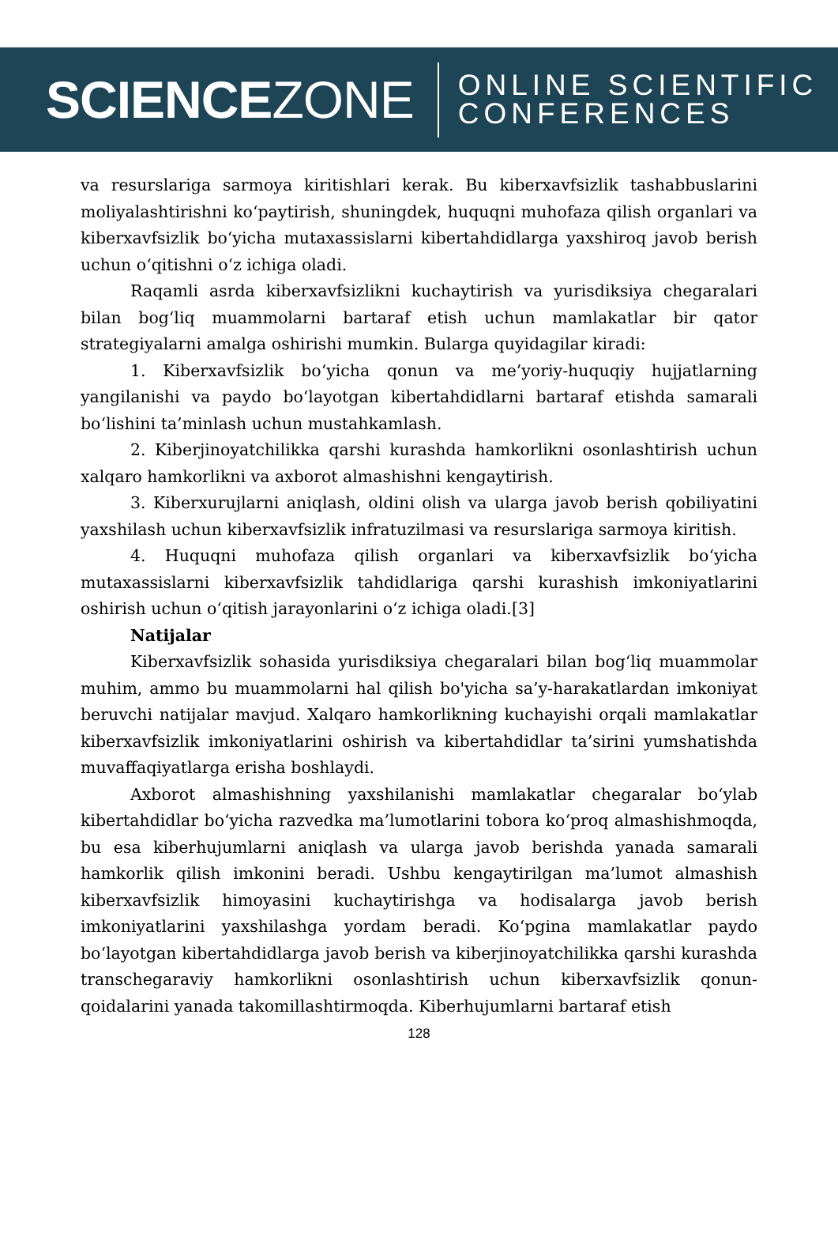SCIENCEZONE
ONLINE SCIENTIFIC
CONFERENCES
va resurslariga sarmoya kiritishlari kerak. Bu kiberxavfsizlik tashabbuslarini moliyalashtirishni koʻpaytirish, shuningdek, huquqni muhofaza qilish organlari va kiberxavfsizlik boʻyicha mutaxassislarni kibertahdidlarga yaxshiroq javob berish uchun oʻqitishni oʻz ichiga oladi.
Raqamli asrda kiberxavfsizlikni kuchaytirish va yurisdiksiya chegaralari bilan bogʻliq muammolarni bartaraf etish uchun mamlakatlar bir qator strategiyalarni amalga oshirishi mumkin. Bularga quyidagilar kiradi:
1. Kiberxavfsizlik boʻyicha qonun va me’yoriy-huquqiy hujjatlarning yangilanishi va paydo boʻlayotgan kibertahdidlarni bartaraf etishda samarali boʻlishini ta’minlash uchun mustahkamlash.
2. Kiberjinoyatchilikka qarshi kurashda hamkorlikni osonlashtirish uchun xalqaro hamkorlikni va axborot almashishni kengaytirish.
3. Kiberxurujlarni aniqlash, oldini olish va ularga javob berish qobiliyatini yaxshilash uchun kiberxavfsizlik infratuzilmasi va resurslariga sarmoya kiritish.
4. Huquqni muhofaza qilish organlari va kiberxavfsizlik boʻyicha mutaxassislarni kiberxavfsizlik tahdidlariga qarshi kurashish imkoniyatlarini oshirish uchun oʻqitish jarayonlarini oʻz ichiga oladi.[3]
Natijalar
Kiberxavfsizlik sohasida yurisdiksiya chegaralari bilan bogʻliq muammolar muhim, ammo bu muammolarni hal qilish bo'yicha sa’y-harakatlardan imkoniyat beruvchi natijalar mavjud. Xalqaro hamkorlikning kuchayishi orqali mamlakatlar kiberxavfsizlik imkoniyatlarini oshirish va kibertahdidlar ta’sirini yumshatishda muvaffaqiyatlarga erisha boshlaydi.
Axborot almashishning yaxshilanishi mamlakatlar chegaralar boʻylab kibertahdidlar boʻyicha razvedka ma’lumotlarini tobora koʻproq almashishmoqda, bu esa kiberhujumlarni aniqlash va ularga javob berishda yanada samarali hamkorlik qilish imkonini beradi. Ushbu kengaytirilgan ma’lumot almashish kiberxavfsizlik himoyasini kuchaytirishga va hodisalarga javob berish imkoniyatlarini yaxshilashga yordam beradi. Koʻpgina mamlakatlar paydo boʻlayotgan kibertahdidlarga javob berish va kiberjinoyatchilikka qarshi kurashda transchegaraviy hamkorlikni osonlashtirish uchun kiberxavfsizlik qonun-qoidalarini yanada takomillashtirmoqda. Kiberhujumlarni bartaraf etish
128